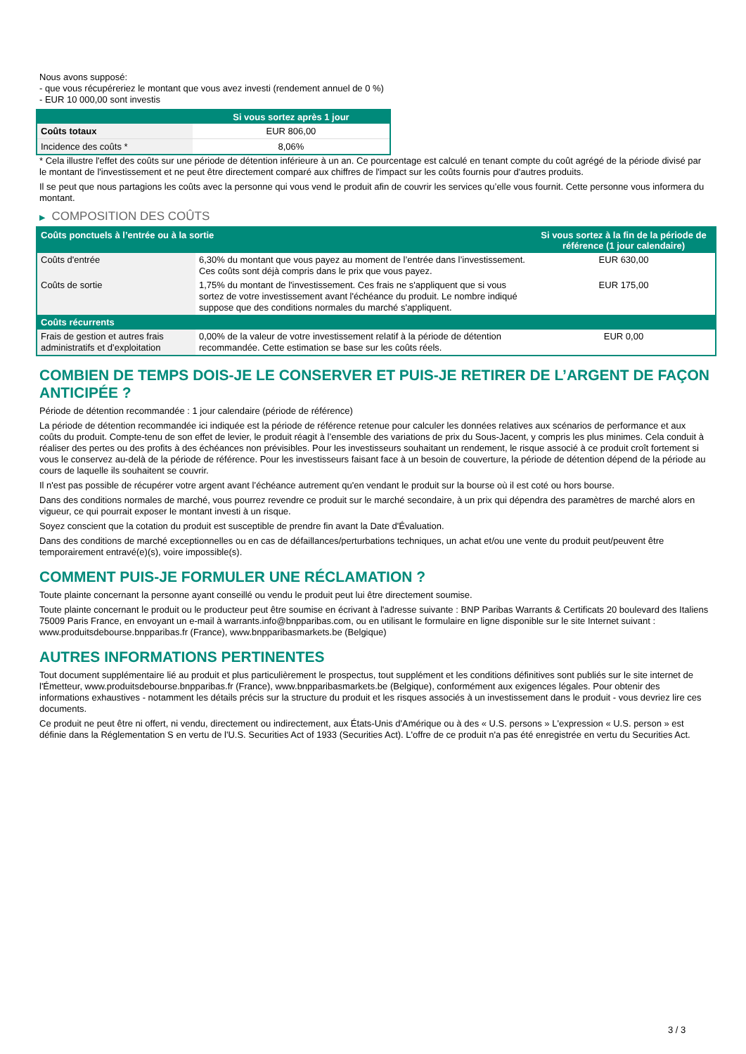Nous avons supposé:
- que vous récupéreriez le montant que vous avez investi (rendement annuel de 0 %)
- EUR 10 000,00 sont investis
| | Si vous sortez après 1 jour |
| --- | --- |
| Coûts totaux | EUR 806,00 |
| Incidence des coûts * | 8,06% |
* Cela illustre l'effet des coûts sur une période de détention inférieure à un an. Ce pourcentage est calculé en tenant compte du coût agrégé de la période divisé par le montant de l'investissement et ne peut être directement comparé aux chiffres de l'impact sur les coûts fournis pour d'autres produits.
Il se peut que nous partagions les coûts avec la personne qui vous vend le produit afin de couvrir les services qu’elle vous fournit. Cette personne vous informera du montant.
▶ COMPOSITION DES COÛTS
| Coûts ponctuels à l’entrée ou à la sortie | | Si vous sortez à la fin de la période de référence (1 jour calendaire) |
| --- | --- | --- |
| Coûts d'entrée | 6,30% du montant que vous payez au moment de l’entrée dans l’investissement. Ces coûts sont déjà compris dans le prix que vous payez. | EUR 630,00 |
| Coûts de sortie | 1,75% du montant de l'investissement. Ces frais ne s'appliquent que si vous sortez de votre investissement avant l'échéance du produit. Le nombre indiqué suppose que des conditions normales du marché s'appliquent. | EUR 175,00 |
| Coûts récurrents | | |
| Frais de gestion et autres frais administratifs et d’exploitation | 0,00% de la valeur de votre investissement relatif à la période de détention recommandée. Cette estimation se base sur les coûts réels. | EUR 0,00 |
COMBIEN DE TEMPS DOIS-JE LE CONSERVER ET PUIS-JE RETIRER DE L’ARGENT DE FAÇON ANTICIPÉE ?
Période de détention recommandée : 1 jour calendaire (période de référence)
La période de détention recommandée ici indiquée est la période de référence retenue pour calculer les données relatives aux scénarios de performance et aux coûts du produit. Compte-tenu de son effet de levier, le produit réagit à l’ensemble des variations de prix du Sous-Jacent, y compris les plus minimes. Cela conduit à réaliser des pertes ou des profits à des échéances non prévisibles. Pour les investisseurs souhaitant un rendement, le risque associé à ce produit croît fortement si vous le conservez au-delà de la période de référence. Pour les investisseurs faisant face à un besoin de couverture, la période de détention dépend de la période au cours de laquelle ils souhaitent se couvrir.
Il n'est pas possible de récupérer votre argent avant l’échéance autrement qu'en vendant le produit sur la bourse où il est coté ou hors bourse.
Dans des conditions normales de marché, vous pourrez revendre ce produit sur le marché secondaire, à un prix qui dépendra des paramètres de marché alors en vigueur, ce qui pourrait exposer le montant investi à un risque.
Soyez conscient que la cotation du produit est susceptible de prendre fin avant la Date d'Évaluation.
Dans des conditions de marché exceptionnelles ou en cas de défaillances/perturbations techniques, un achat et/ou une vente du produit peut/peuvent être temporairement entravé(e)(s), voire impossible(s).
COMMENT PUIS-JE FORMULER UNE RÉCLAMATION ?
Toute plainte concernant la personne ayant conseillé ou vendu le produit peut lui être directement soumise.
Toute plainte concernant le produit ou le producteur peut être soumise en écrivant à l'adresse suivante : BNP Paribas Warrants & Certificats 20 boulevard des Italiens 75009 Paris France, en envoyant un e-mail à warrants.info@bnpparibas.com, ou en utilisant le formulaire en ligne disponible sur le site Internet suivant : www.produitsdebourse.bnpparibas.fr (France), www.bnpparibasmarkets.be (Belgique)
AUTRES INFORMATIONS PERTINENTES
Tout document supplémentaire lié au produit et plus particulièrement le prospectus, tout supplément et les conditions définitives sont publiés sur le site internet de l'Émetteur, www.produitsdebourse.bnpparibas.fr (France), www.bnpparibasmarkets.be (Belgique), conformément aux exigences légales. Pour obtenir des informations exhaustives - notamment les détails précis sur la structure du produit et les risques associés à un investissement dans le produit - vous devriez lire ces documents.
Ce produit ne peut être ni offert, ni vendu, directement ou indirectement, aux États-Unis d'Amérique ou à des « U.S. persons » L'expression « U.S. person » est définie dans la Réglementation S en vertu de l'U.S. Securities Act of 1933 (Securities Act). L'offre de ce produit n'a pas été enregistrée en vertu du Securities Act.
3 / 3